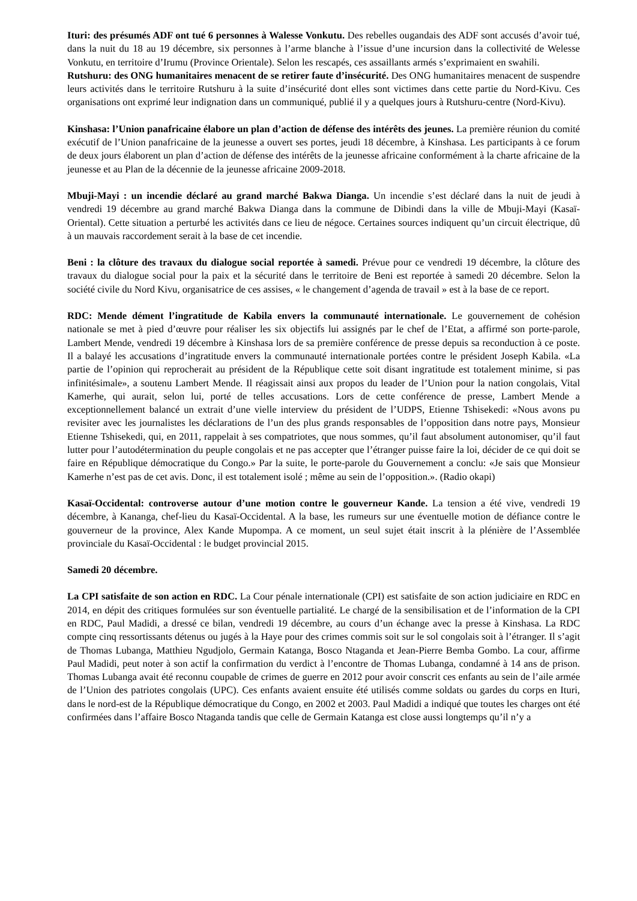Ituri: des présumés ADF ont tué 6 personnes à Walesse Vonkutu. Des rebelles ougandais des ADF sont accusés d’avoir tué, dans la nuit du 18 au 19 décembre, six personnes à l’arme blanche à l’issue d’une incursion dans la collectivité de Welesse Vonkutu, en territoire d’Irumu (Province Orientale). Selon les rescapés, ces assaillants armés s’exprimaient en swahili.
Rutshuru: des ONG humanitaires menacent de se retirer faute d’insécurité. Des ONG humanitaires menacent de suspendre leurs activités dans le territoire Rutshuru à la suite d’insécurité dont elles sont victimes dans cette partie du Nord-Kivu. Ces organisations ont exprimé leur indignation dans un communiqué, publié il y a quelques jours à Rutshuru-centre (Nord-Kivu).
Kinshasa: l’Union panafricaine élabore un plan d’action de défense des intérêts des jeunes. La première réunion du comité exécutif de l’Union panafricaine de la jeunesse a ouvert ses portes, jeudi 18 décembre, à Kinshasa. Les participants à ce forum de deux jours élaborent un plan d’action de défense des intérêts de la jeunesse africaine conformément à la charte africaine de la jeunesse et au Plan de la décennie de la jeunesse africaine 2009-2018.
Mbuji-Mayi : un incendie déclaré au grand marché Bakwa Dianga. Un incendie s’est déclaré dans la nuit de jeudi à vendredi 19 décembre au grand marché Bakwa Dianga dans la commune de Dibindi dans la ville de Mbuji-Mayi (Kasaï-Oriental). Cette situation a perturbé les activités dans ce lieu de négoce. Certaines sources indiquent qu’un circuit électrique, dû à un mauvais raccordement serait à la base de cet incendie.
Beni : la clôture des travaux du dialogue social reportée à samedi. Prévue pour ce vendredi 19 décembre, la clôture des travaux du dialogue social pour la paix et la sécurité dans le territoire de Beni est reportée à samedi 20 décembre. Selon la société civile du Nord Kivu, organisatrice de ces assises, « le changement d’agenda de travail » est à la base de ce report.
RDC: Mende dément l’ingratitude de Kabila envers la communauté internationale. Le gouvernement de cohésion nationale se met à pied d’œuvre pour réaliser les six objectifs lui assignés par le chef de l’Etat, a affirmé son porte-parole, Lambert Mende, vendredi 19 décembre à Kinshasa lors de sa première conférence de presse depuis sa reconduction à ce poste. Il a balayé les accusations d’ingratitude envers la communauté internationale portées contre le président Joseph Kabila. «La partie de l’opinion qui reprocherait au président de la République cette soit disant ingratitude est totalement minime, si pas infinitésimale», a soutenu Lambert Mende. Il réagissait ainsi aux propos du leader de l’Union pour la nation congolais, Vital Kamerhe, qui aurait, selon lui, porté de telles accusations. Lors de cette conférence de presse, Lambert Mende a exceptionnellement balancé un extrait d’une vielle interview du président de l’UDPS, Etienne Tshisekedi: «Nous avons pu revisiter avec les journalistes les déclarations de l’un des plus grands responsables de l’opposition dans notre pays, Monsieur Etienne Tshisekedi, qui, en 2011, rappelait à ses compatriotes, que nous sommes, qu’il faut absolument autonomiser, qu’il faut lutter pour l’autodétermination du peuple congolais et ne pas accepter que l’étranger puisse faire la loi, décider de ce qui doit se faire en République démocratique du Congo.» Par la suite, le porte-parole du Gouvernement a conclu: «Je sais que Monsieur Kamerhe n’est pas de cet avis. Donc, il est totalement isolé ; même au sein de l’opposition.». (Radio okapi)
Kasaï-Occidental: controverse autour d’une motion contre le gouverneur Kande. La tension a été vive, vendredi 19 décembre, à Kananga, chef-lieu du Kasaï-Occidental. A la base, les rumeurs sur une éventuelle motion de défiance contre le gouverneur de la province, Alex Kande Mupompa. A ce moment, un seul sujet était inscrit à la plénière de l’Assemblée provinciale du Kasaï-Occidental : le budget provincial 2015.
Samedi 20 décembre.
La CPI satisfaite de son action en RDC. La Cour pénale internationale (CPI) est satisfaite de son action judiciaire en RDC en 2014, en dépit des critiques formulées sur son éventuelle partialité. Le chargé de la sensibilisation et de l’information de la CPI en RDC, Paul Madidi, a dressé ce bilan, vendredi 19 décembre, au cours d’un échange avec la presse à Kinshasa. La RDC compte cinq ressortissants détenus ou jugés à la Haye pour des crimes commis soit sur le sol congolais soit à l’étranger. Il s’agit de Thomas Lubanga, Matthieu Ngudjolo, Germain Katanga, Bosco Ntaganda et Jean-Pierre Bemba Gombo. La cour, affirme Paul Madidi, peut noter à son actif la confirmation du verdict à l’encontre de Thomas Lubanga, condamné à 14 ans de prison. Thomas Lubanga avait été reconnu coupable de crimes de guerre en 2012 pour avoir conscrit ces enfants au sein de l’aile armée de l’Union des patriotes congolais (UPC). Ces enfants avaient ensuite été utilisés comme soldats ou gardes du corps en Ituri, dans le nord-est de la République démocratique du Congo, en 2002 et 2003. Paul Madidi a indiqué que toutes les charges ont été confirmées dans l’affaire Bosco Ntaganda tandis que celle de Germain Katanga est close aussi longtemps qu’il n’y a